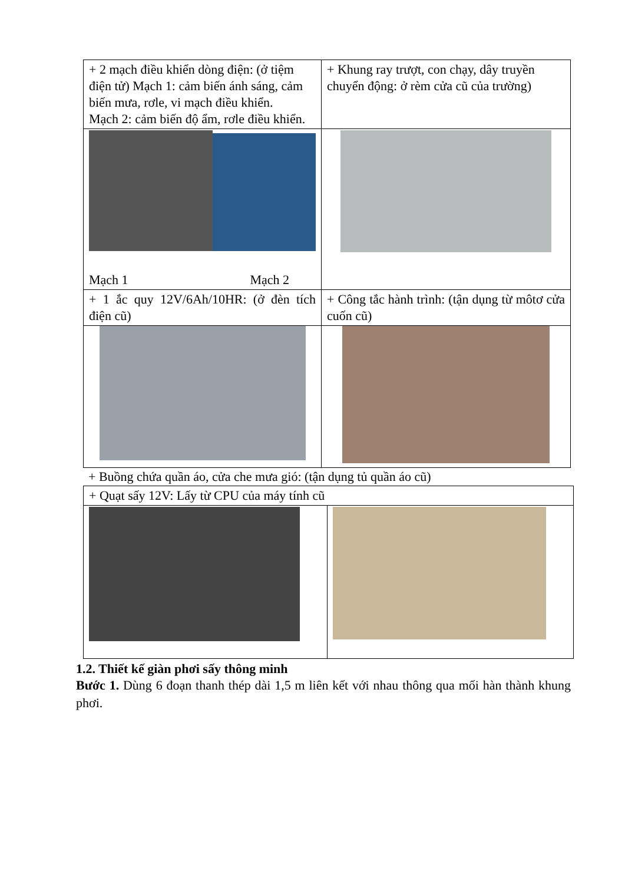| + 2 mạch điều khiển dòng điện: (ở tiệm điện tử) Mạch 1: cảm biến ánh sáng, cảm biến mưa, rơle, vi mạch điều khiển. Mạch 2: cảm biến độ ẩm, rơle điều khiển. | + Khung ray trượt, con chạy, dây truyền chuyển động: ở rèm cửa cũ của trường) |
| Mạch 1 Mạch 2 | |
| + 1 ắc quy 12V/6Ah/10HR: (ở đèn tích điện cũ) | + Công tắc hành trình: (tận dụng từ môtơ cửa cuốn cũ) |
+ Buồng chứa quần áo, cửa che mưa gió: (tận dụng tủ quần áo cũ)
| + Quạt sấy 12V: Lấy từ CPU của máy tính cũ | |
1.2. Thiết kế giàn phơi sấy thông minh
Bước 1. Dùng 6 đoạn thanh thép dài 1,5 m liên kết với nhau thông qua mối hàn thành khung phơi.